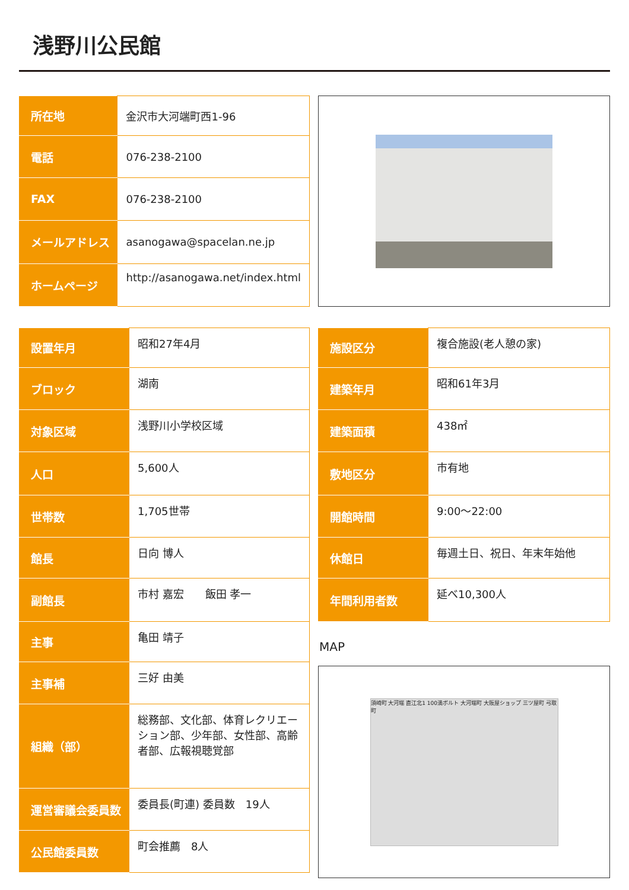浅野川公民館
| 所在地 | 金沢市大河端町西1-96 |
| 電話 | 076-238-2100 |
| FAX | 076-238-2100 |
| メールアドレス | asanogawa@spacelan.ne.jp |
| ホームページ | http://asanogawa.net/index.html |
| 設置年月 | 昭和27年4月 |
| ブロック | 湖南 |
| 対象区域 | 浅野川小学校区域 |
| 人口 | 5,600人 |
| 世帯数 | 1,705世帯 |
| 館長 | 日向 博人 |
| 副館長 | 市村 嘉宏 飯田 孝一 |
| 主事 | 亀田 靖子 |
| 主事補 | 三好 由美 |
| 組織（部） | 総務部、文化部、体育レクリエーション部、少年部、女性部、高齢者部、広報視聴覚部 |
| 運営審議会委員数 | 委員長(町連) 委員数 19人 |
| 公民館委員数 | 町会推薦 8人 |
| 施設区分 | 複合施設(老人憩の家) |
| 建築年月 | 昭和61年3月 |
| 建築面積 | 438㎡ |
| 敷地区分 | 市有地 |
| 開館時間 | 9:00～22:00 |
| 休館日 | 毎週土日、祝日、年末年始他 |
| 年間利用者数 | 延べ10,300人 |
MAP
須崎町 大河端 直江北1 100満ボルト 大河端町 大阪屋ショップ 三ツ屋町 弓取町